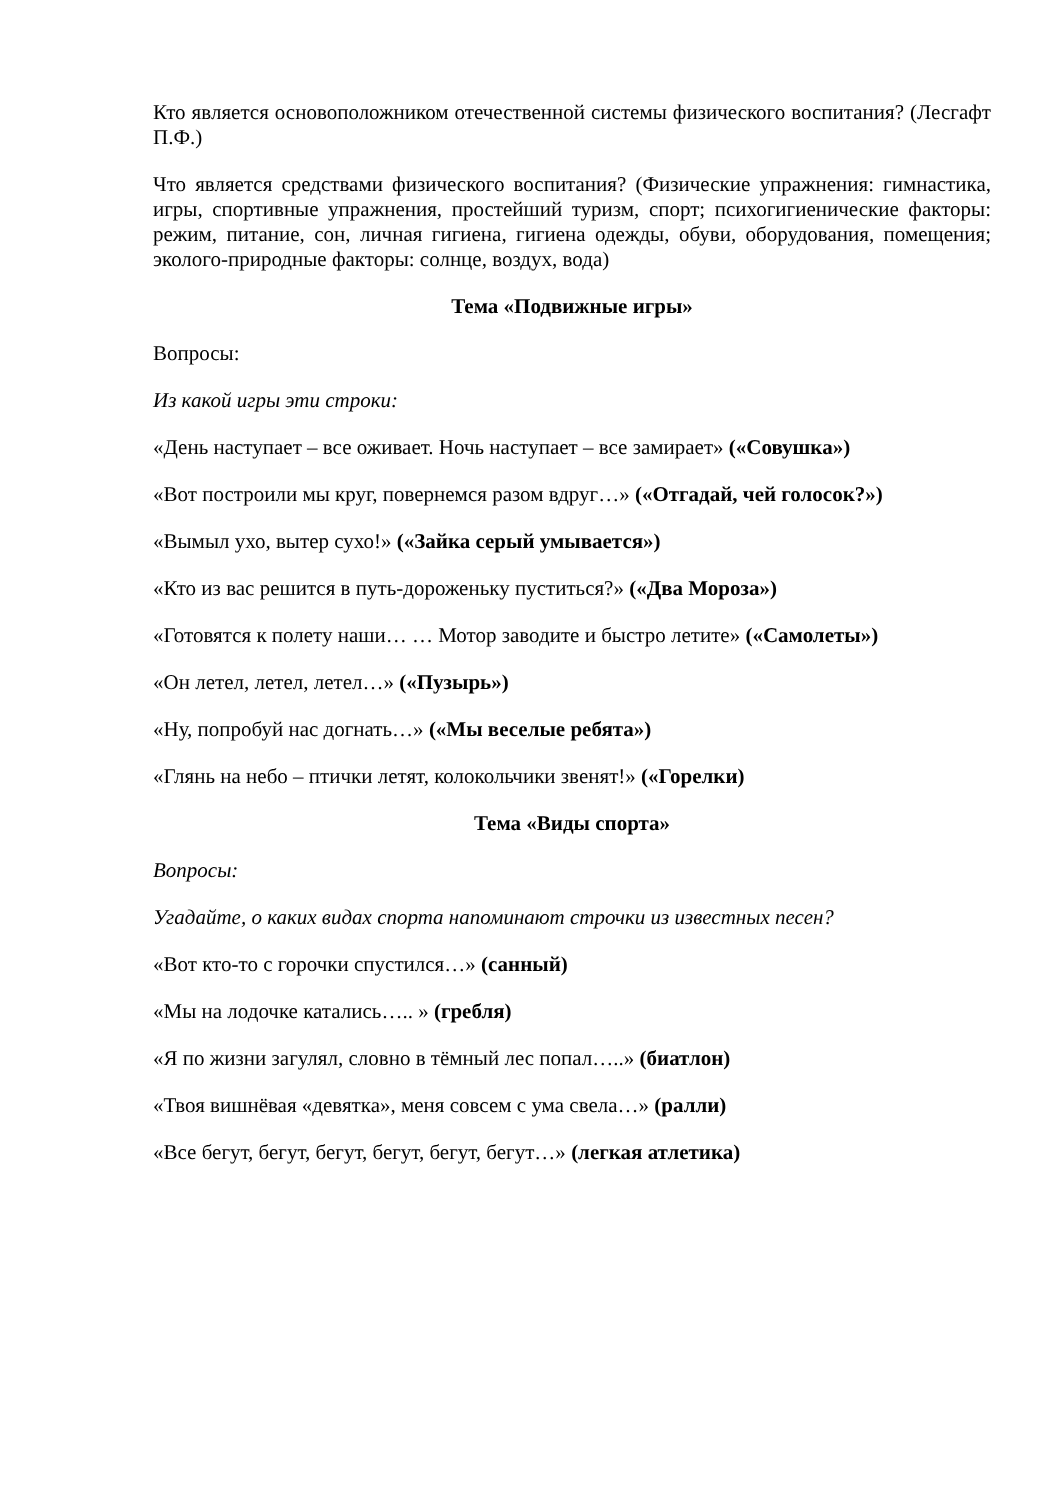Кто является основоположником отечественной системы физического воспитания? (Лесгафт П.Ф.)
Что является средствами физического воспитания? (Физические упражнения: гимнастика, игры, спортивные упражнения, простейший туризм, спорт; психогигиенические факторы: режим, питание, сон, личная гигиена, гигиена одежды, обуви, оборудования, помещения; эколого-природные факторы: солнце, воздух, вода)
Тема «Подвижные игры»
Вопросы:
Из какой игры эти строки:
«День наступает – все оживает. Ночь наступает – все замирает» («Совушка»)
«Вот построили мы круг, повернемся разом вдруг…» («Отгадай, чей голосок?»)
«Вымыл ухо, вытер сухо!» («Зайка серый умывается»)
«Кто из вас решится в путь-дороженьку пуститься?» («Два Мороза»)
«Готовятся к полету наши… … Мотор заводите и быстро летите» («Самолеты»)
«Он летел, летел, летел…» («Пузырь»)
«Ну, попробуй нас догнать…» («Мы веселые ребята»)
«Глянь на небо – птички летят, колокольчики звенят!» («Горелки)
Тема «Виды спорта»
Вопросы:
Угадайте, о каких видах спорта напоминают строчки из известных песен?
«Вот кто-то с горочки спустился…» (санный)
«Мы на лодочке катались….. » (гребля)
«Я по жизни загулял, словно в тёмный лес попал…..» (биатлон)
«Твоя вишнёвая «девятка», меня совсем с ума свела…» (ралли)
«Все бегут, бегут, бегут, бегут, бегут, бегут…» (легкая атлетика)